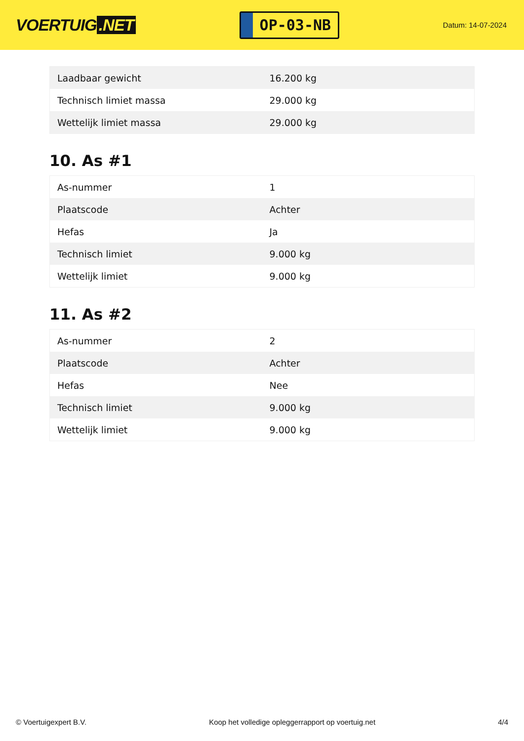VOERTUIG.NET
OP-03-NB
Datum: 14-07-2024
| Laadbaar gewicht | 16.200 kg |
| Technisch limiet massa | 29.000 kg |
| Wettelijk limiet massa | 29.000 kg |
10. As #1
| As-nummer | 1 |
| Plaatscode | Achter |
| Hefas | Ja |
| Technisch limiet | 9.000 kg |
| Wettelijk limiet | 9.000 kg |
11. As #2
| As-nummer | 2 |
| Plaatscode | Achter |
| Hefas | Nee |
| Technisch limiet | 9.000 kg |
| Wettelijk limiet | 9.000 kg |
© Voertuigexpert B.V. Koop het volledige opleggerrapport op voertuig.net 4/4